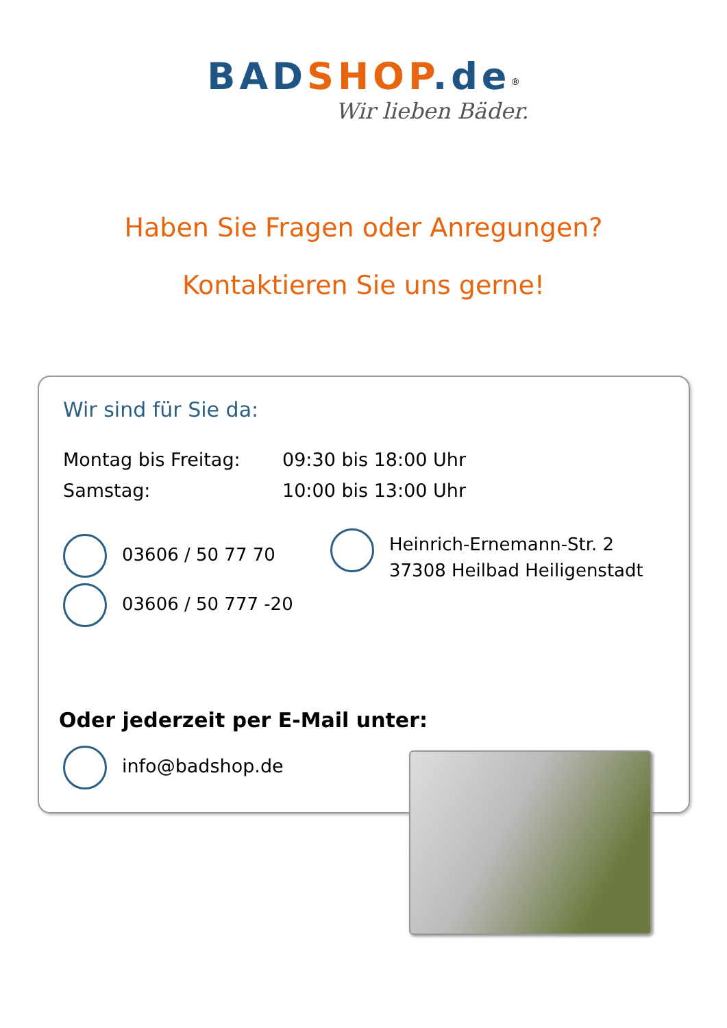BAD SHOP.de<sup>®</sup>
Wir lieben Bäder.
Haben Sie Fragen oder Anregungen?
Kontaktieren Sie uns gerne!
Wir sind für Sie da:
Montag bis Freitag: 09:30 bis 18:00 Uhr
Samstag: 10:00 bis 13:00 Uhr
03606 / 50 77 70
03606 / 50 777 -20
Heinrich-Ernemann-Str. 2
37308 Heilbad Heiligenstadt
Oder jederzeit per E-Mail unter:
info@badshop.de